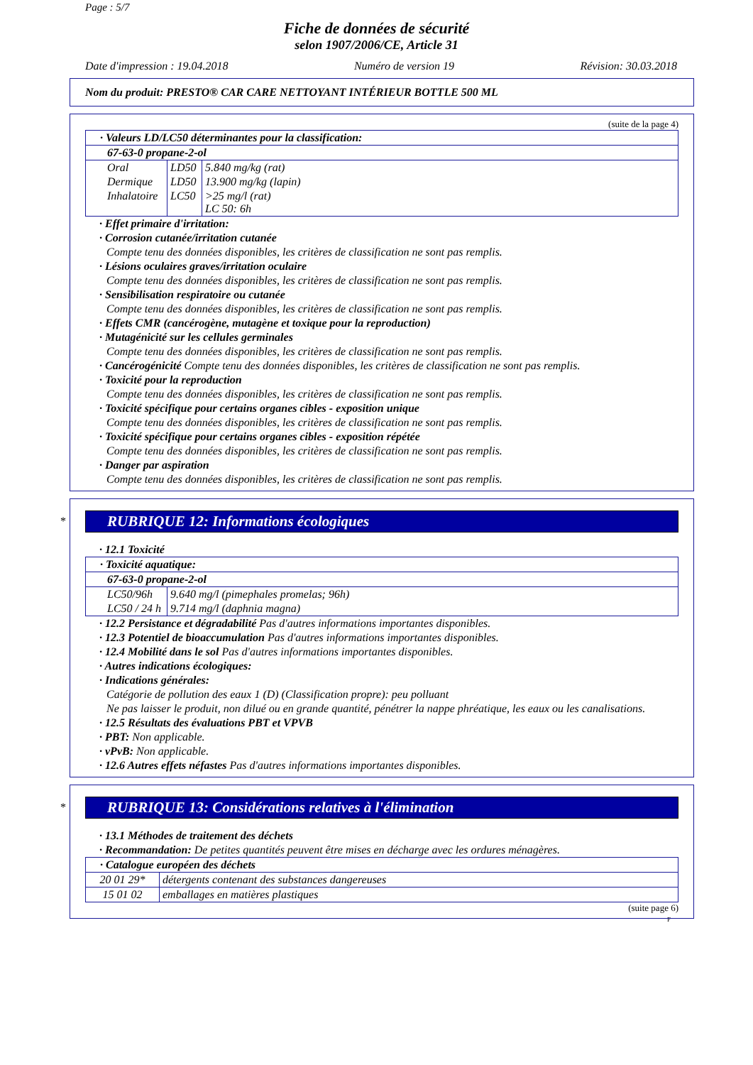Page : 5/7
Fiche de données de sécurité
selon 1907/2006/CE, Article 31
Date d'impression : 19.04.2018 Numéro de version 19 Révision: 30.03.2018
Nom du produit: PRESTO® CAR CARE NETTOYANT INTÉRIEUR BOTTLE 500 ML
(suite de la page 4)
| · Valeurs LD/LC50 déterminantes pour la classification: | | |
| 67-63-0 propane-2-ol | | |
| Oral | LD50 | 5.840 mg/kg (rat) |
| Dermique | LD50 | 13.900 mg/kg (lapin) |
| Inhalatoire | LC50 | >25 mg/l (rat) LC 50: 6h |
· Effet primaire d'irritation:
· Corrosion cutanée/irritation cutanée
Compte tenu des données disponibles, les critères de classification ne sont pas remplis.
· Lésions oculaires graves/irritation oculaire
Compte tenu des données disponibles, les critères de classification ne sont pas remplis.
· Sensibilisation respiratoire ou cutanée
Compte tenu des données disponibles, les critères de classification ne sont pas remplis.
· Effets CMR (cancérogène, mutagène et toxique pour la reproduction)
· Mutagénicité sur les cellules germinales
Compte tenu des données disponibles, les critères de classification ne sont pas remplis.
· Cancérogénicité Compte tenu des données disponibles, les critères de classification ne sont pas remplis.
· Toxicité pour la reproduction
Compte tenu des données disponibles, les critères de classification ne sont pas remplis.
· Toxicité spécifique pour certains organes cibles - exposition unique
Compte tenu des données disponibles, les critères de classification ne sont pas remplis.
· Toxicité spécifique pour certains organes cibles - exposition répétée
Compte tenu des données disponibles, les critères de classification ne sont pas remplis.
· Danger par aspiration
Compte tenu des données disponibles, les critères de classification ne sont pas remplis.
*
RUBRIQUE 12: Informations écologiques
· 12.1 Toxicité
| · Toxicité aquatique: | |
| 67-63-0 propane-2-ol | |
| LC50/96h | 9.640 mg/l (pimephales promelas; 96h) |
| LC50 / 24 h | 9.714 mg/l (daphnia magna) |
· 12.2 Persistance et dégradabilité Pas d'autres informations importantes disponibles.
· 12.3 Potentiel de bioaccumulation Pas d'autres informations importantes disponibles.
· 12.4 Mobilité dans le sol Pas d'autres informations importantes disponibles.
· Autres indications écologiques:
· Indications générales:
Catégorie de pollution des eaux 1 (D) (Classification propre): peu polluant
Ne pas laisser le produit, non dilué ou en grande quantité, pénétrer la nappe phréatique, les eaux ou les canalisations.
· 12.5 Résultats des évaluations PBT et VPVB
· PBT: Non applicable.
· vPvB: Non applicable.
· 12.6 Autres effets néfastes Pas d'autres informations importantes disponibles.
*
RUBRIQUE 13: Considérations relatives à l'élimination
· 13.1 Méthodes de traitement des déchets
· Recommandation: De petites quantités peuvent être mises en décharge avec les ordures ménagères.
| · Catalogue européen des déchets | |
| 20 01 29* | détergents contenant des substances dangereuses |
| 15 01 02 | emballages en matières plastiques |
(suite page 6)
F